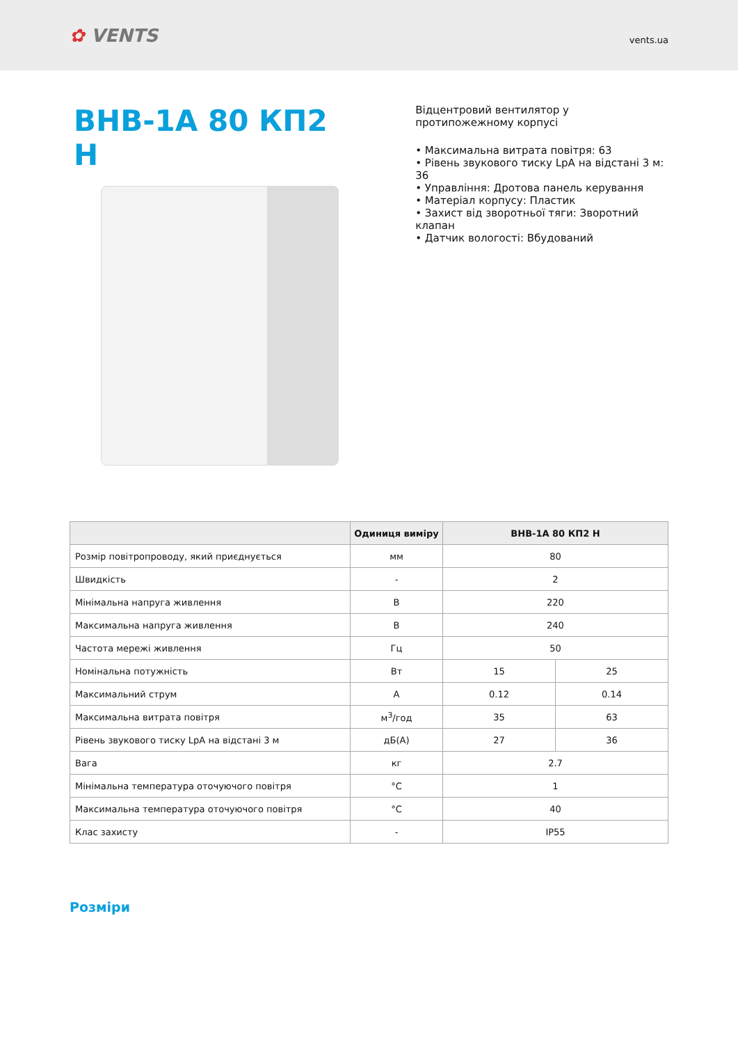✿ VENTS
vents.ua
ВНВ-1А 80 КП2 Н
Відцентровий вентилятор у протипожежному корпусі
• Максимальна витрата повітря: 63
• Рівень звукового тиску LpA на відстані 3 м: 36
• Управління: Дротова панель керування
• Матеріал корпусу: Пластик
• Захист від зворотньої тяги: Зворотний клапан
• Датчик вологості: Вбудований
| | Одиниця виміру | ВНВ-1А 80 КП2 Н | |
| --- | --- | --- | --- |
| Розмір повітропроводу, який приєднується | мм | 80 | |
| Швидкість | - | 2 | |
| Мінімальна напруга живлення | В | 220 | |
| Максимальна напруга живлення | В | 240 | |
| Частота мережі живлення | Гц | 50 | |
| Номінальна потужність | Вт | 15 | 25 |
| Максимальний струм | А | 0.12 | 0.14 |
| Максимальна витрата повітря | м<sup>3</sup>/год | 35 | 63 |
| Рівень звукового тиску LpA на відстані 3 м | дБ(А) | 27 | 36 |
| Вага | кг | 2.7 | |
| Мінімальна температура оточуючого повітря | °C | 1 | |
| Максимальна температура оточуючого повітря | °C | 40 | |
| Клас захисту | - | IP55 | |
Розміри